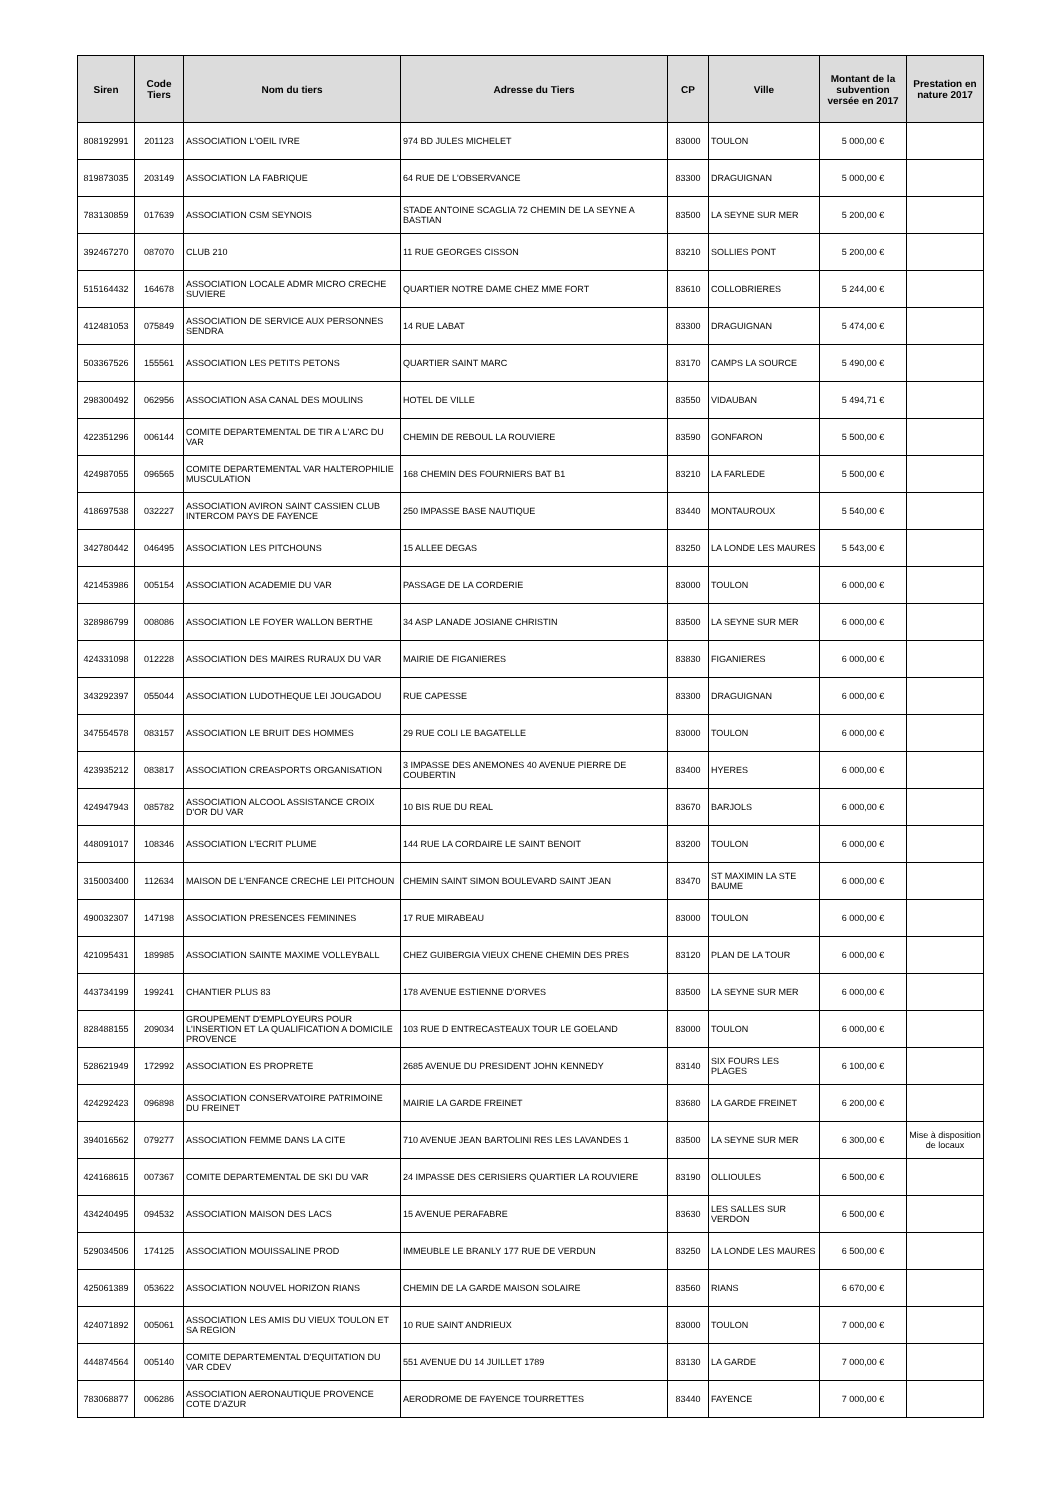| Siren | Code Tiers | Nom du tiers | Adresse du Tiers | CP | Ville | Montant de la subvention versée en 2017 | Prestation en nature 2017 |
| --- | --- | --- | --- | --- | --- | --- | --- |
| 808192991 | 201123 | ASSOCIATION L'OEIL IVRE | 974 BD JULES MICHELET | 83000 | TOULON | 5 000,00 € | |
| 819873035 | 203149 | ASSOCIATION LA FABRIQUE | 64 RUE DE L'OBSERVANCE | 83300 | DRAGUIGNAN | 5 000,00 € | |
| 783130859 | 017639 | ASSOCIATION CSM SEYNOIS | STADE ANTOINE SCAGLIA 72 CHEMIN DE LA SEYNE A BASTIAN | 83500 | LA SEYNE SUR MER | 5 200,00 € | |
| 392467270 | 087070 | CLUB 210 | 11 RUE GEORGES CISSON | 83210 | SOLLIES PONT | 5 200,00 € | |
| 515164432 | 164678 | ASSOCIATION LOCALE ADMR MICRO CRECHE SUVIERE | QUARTIER NOTRE DAME CHEZ MME FORT | 83610 | COLLOBRIERES | 5 244,00 € | |
| 412481053 | 075849 | ASSOCIATION DE SERVICE AUX PERSONNES SENDRA | 14 RUE LABAT | 83300 | DRAGUIGNAN | 5 474,00 € | |
| 503367526 | 155561 | ASSOCIATION LES PETITS PETONS | QUARTIER SAINT MARC | 83170 | CAMPS LA SOURCE | 5 490,00 € | |
| 298300492 | 062956 | ASSOCIATION ASA CANAL DES MOULINS | HOTEL DE VILLE | 83550 | VIDAUBAN | 5 494,71 € | |
| 422351296 | 006144 | COMITE DEPARTEMENTAL DE TIR A L'ARC DU VAR | CHEMIN DE REBOUL LA ROUVIERE | 83590 | GONFARON | 5 500,00 € | |
| 424987055 | 096565 | COMITE DEPARTEMENTAL VAR HALTEROPHILIE MUSCULATION | 168 CHEMIN DES FOURNIERS BAT B1 | 83210 | LA FARLEDE | 5 500,00 € | |
| 418697538 | 032227 | ASSOCIATION AVIRON SAINT CASSIEN CLUB INTERCOM PAYS DE FAYENCE | 250 IMPASSE BASE NAUTIQUE | 83440 | MONTAUROUX | 5 540,00 € | |
| 342780442 | 046495 | ASSOCIATION LES PITCHOUNS | 15 ALLEE DEGAS | 83250 | LA LONDE LES MAURES | 5 543,00 € | |
| 421453986 | 005154 | ASSOCIATION ACADEMIE DU VAR | PASSAGE DE LA CORDERIE | 83000 | TOULON | 6 000,00 € | |
| 328986799 | 008086 | ASSOCIATION LE FOYER WALLON BERTHE | 34 ASP LANADE JOSIANE CHRISTIN | 83500 | LA SEYNE SUR MER | 6 000,00 € | |
| 424331098 | 012228 | ASSOCIATION DES MAIRES RURAUX DU VAR | MAIRIE DE FIGANIERES | 83830 | FIGANIERES | 6 000,00 € | |
| 343292397 | 055044 | ASSOCIATION LUDOTHEQUE LEI JOUGADOU | RUE CAPESSE | 83300 | DRAGUIGNAN | 6 000,00 € | |
| 347554578 | 083157 | ASSOCIATION LE BRUIT DES HOMMES | 29 RUE COLI LE BAGATELLE | 83000 | TOULON | 6 000,00 € | |
| 423935212 | 083817 | ASSOCIATION CREASPORTS ORGANISATION | 3 IMPASSE DES ANEMONES 40 AVENUE PIERRE DE COUBERTIN | 83400 | HYERES | 6 000,00 € | |
| 424947943 | 085782 | ASSOCIATION ALCOOL ASSISTANCE CROIX D'OR DU VAR | 10 BIS RUE DU REAL | 83670 | BARJOLS | 6 000,00 € | |
| 448091017 | 108346 | ASSOCIATION L'ECRIT PLUME | 144 RUE LA CORDAIRE LE SAINT BENOIT | 83200 | TOULON | 6 000,00 € | |
| 315003400 | 112634 | MAISON DE L'ENFANCE CRECHE LEI PITCHOUN | CHEMIN SAINT SIMON BOULEVARD SAINT JEAN | 83470 | ST MAXIMIN LA STE BAUME | 6 000,00 € | |
| 490032307 | 147198 | ASSOCIATION PRESENCES FEMININES | 17 RUE MIRABEAU | 83000 | TOULON | 6 000,00 € | |
| 421095431 | 189985 | ASSOCIATION SAINTE MAXIME VOLLEYBALL | CHEZ GUIBERGIA VIEUX CHENE CHEMIN DES PRES | 83120 | PLAN DE LA TOUR | 6 000,00 € | |
| 443734199 | 199241 | CHANTIER PLUS 83 | 178 AVENUE ESTIENNE D'ORVES | 83500 | LA SEYNE SUR MER | 6 000,00 € | |
| 828488155 | 209034 | GROUPEMENT D'EMPLOYEURS POUR L'INSERTION ET LA QUALIFICATION A DOMICILE PROVENCE | 103 RUE D ENTRECASTEAUX TOUR LE GOELAND | 83000 | TOULON | 6 000,00 € | |
| 528621949 | 172992 | ASSOCIATION ES PROPRETE | 2685 AVENUE DU PRESIDENT JOHN KENNEDY | 83140 | SIX FOURS LES PLAGES | 6 100,00 € | |
| 424292423 | 096898 | ASSOCIATION CONSERVATOIRE PATRIMOINE DU FREINET | MAIRIE LA GARDE FREINET | 83680 | LA GARDE FREINET | 6 200,00 € | |
| 394016562 | 079277 | ASSOCIATION FEMME DANS LA CITE | 710 AVENUE JEAN BARTOLINI RES LES LAVANDES 1 | 83500 | LA SEYNE SUR MER | 6 300,00 € | Mise à disposition de locaux |
| 424168615 | 007367 | COMITE DEPARTEMENTAL DE SKI DU VAR | 24 IMPASSE DES CERISIERS QUARTIER LA ROUVIERE | 83190 | OLLIOULES | 6 500,00 € | |
| 434240495 | 094532 | ASSOCIATION MAISON DES LACS | 15 AVENUE PERAFABRE | 83630 | LES SALLES SUR VERDON | 6 500,00 € | |
| 529034506 | 174125 | ASSOCIATION MOUISSALINE PROD | IMMEUBLE LE BRANLY 177 RUE DE VERDUN | 83250 | LA LONDE LES MAURES | 6 500,00 € | |
| 425061389 | 053622 | ASSOCIATION NOUVEL HORIZON RIANS | CHEMIN DE LA GARDE MAISON SOLAIRE | 83560 | RIANS | 6 670,00 € | |
| 424071892 | 005061 | ASSOCIATION LES AMIS DU VIEUX TOULON ET SA REGION | 10 RUE SAINT ANDRIEUX | 83000 | TOULON | 7 000,00 € | |
| 444874564 | 005140 | COMITE DEPARTEMENTAL D'EQUITATION DU VAR CDEV | 551 AVENUE DU 14 JUILLET 1789 | 83130 | LA GARDE | 7 000,00 € | |
| 783068877 | 006286 | ASSOCIATION AERONAUTIQUE PROVENCE COTE D'AZUR | AERODROME DE FAYENCE TOURRETTES | 83440 | FAYENCE | 7 000,00 € | |